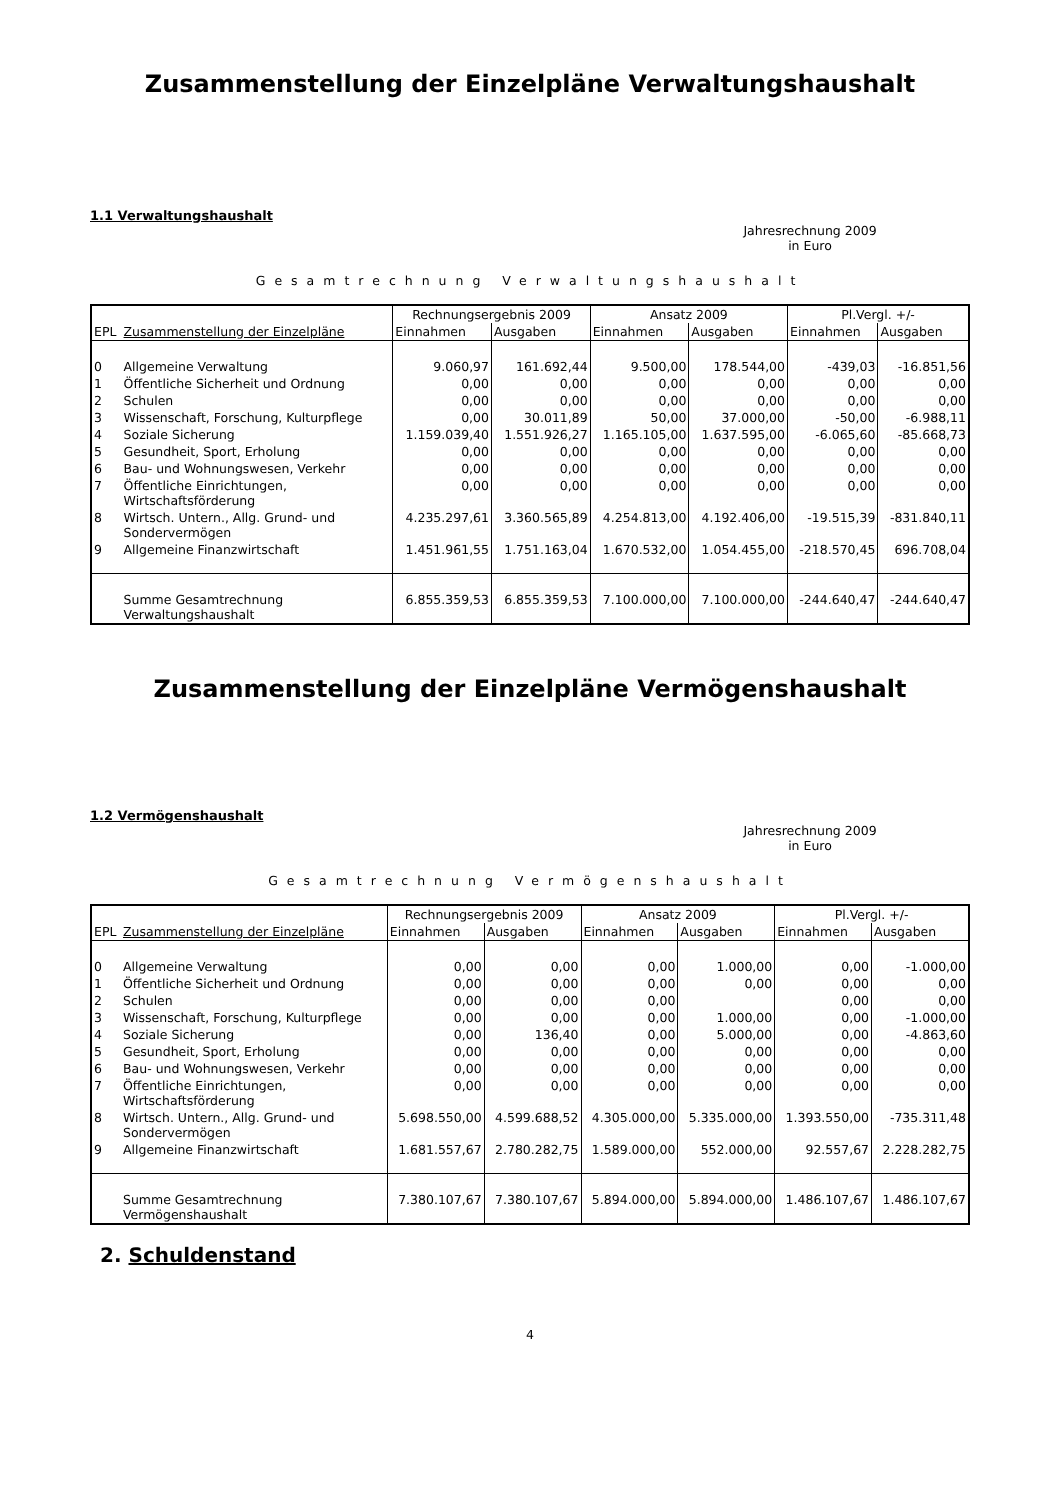Zusammenstellung der Einzelpläne Verwaltungshaushalt
1.1 Verwaltungshaushalt
Jahresrechnung 2009
in Euro
Gesamtrechnung Verwaltungshaushalt
| | | Rechnungsergebnis 2009 | | Ansatz 2009 | | Pl.Vergl. +/- | |
| --- | --- | --- | --- | --- | --- | --- | --- |
| EPL | Zusammenstellung der Einzelpläne | Einnahmen | Ausgaben | Einnahmen | Ausgaben | Einnahmen | Ausgaben |
| 0 | Allgemeine Verwaltung | 9.060,97 | 161.692,44 | 9.500,00 | 178.544,00 | -439,03 | -16.851,56 |
| 1 | Öffentliche Sicherheit und Ordnung | 0,00 | 0,00 | 0,00 | 0,00 | 0,00 | 0,00 |
| 2 | Schulen | 0,00 | 0,00 | 0,00 | 0,00 | 0,00 | 0,00 |
| 3 | Wissenschaft, Forschung, Kulturpflege | 0,00 | 30.011,89 | 50,00 | 37.000,00 | -50,00 | -6.988,11 |
| 4 | Soziale Sicherung | 1.159.039,40 | 1.551.926,27 | 1.165.105,00 | 1.637.595,00 | -6.065,60 | -85.668,73 |
| 5 | Gesundheit, Sport, Erholung | 0,00 | 0,00 | 0,00 | 0,00 | 0,00 | 0,00 |
| 6 | Bau- und Wohnungswesen, Verkehr | 0,00 | 0,00 | 0,00 | 0,00 | 0,00 | 0,00 |
| 7 | Öffentliche Einrichtungen, Wirtschaftsförderung | 0,00 | 0,00 | 0,00 | 0,00 | 0,00 | 0,00 |
| 8 | Wirtsch. Untern., Allg. Grund- und Sondervermögen | 4.235.297,61 | 3.360.565,89 | 4.254.813,00 | 4.192.406,00 | -19.515,39 | -831.840,11 |
| 9 | Allgemeine Finanzwirtschaft | 1.451.961,55 | 1.751.163,04 | 1.670.532,00 | 1.054.455,00 | -218.570,45 | 696.708,04 |
| | Summe Gesamtrechnung Verwaltungshaushalt | 6.855.359,53 | 6.855.359,53 | 7.100.000,00 | 7.100.000,00 | -244.640,47 | -244.640,47 |
Zusammenstellung der Einzelpläne Vermögenshaushalt
1.2 Vermögenshaushalt
Jahresrechnung 2009
in Euro
Gesamtrechnung Vermögenshaushalt
| | | Rechnungsergebnis 2009 | | Ansatz 2009 | | Pl.Vergl. +/- | |
| --- | --- | --- | --- | --- | --- | --- | --- |
| EPL | Zusammenstellung der Einzelpläne | Einnahmen | Ausgaben | Einnahmen | Ausgaben | Einnahmen | Ausgaben |
| 0 | Allgemeine Verwaltung | 0,00 | 0,00 | 0,00 | 1.000,00 | 0,00 | -1.000,00 |
| 1 | Öffentliche Sicherheit und Ordnung | 0,00 | 0,00 | 0,00 | 0,00 | 0,00 | 0,00 |
| 2 | Schulen | 0,00 | 0,00 | 0,00 | | 0,00 | 0,00 |
| 3 | Wissenschaft, Forschung, Kulturpflege | 0,00 | 0,00 | 0,00 | 1.000,00 | 0,00 | -1.000,00 |
| 4 | Soziale Sicherung | 0,00 | 136,40 | 0,00 | 5.000,00 | 0,00 | -4.863,60 |
| 5 | Gesundheit, Sport, Erholung | 0,00 | 0,00 | 0,00 | 0,00 | 0,00 | 0,00 |
| 6 | Bau- und Wohnungswesen, Verkehr | 0,00 | 0,00 | 0,00 | 0,00 | 0,00 | 0,00 |
| 7 | Öffentliche Einrichtungen, Wirtschaftsförderung | 0,00 | 0,00 | 0,00 | 0,00 | 0,00 | 0,00 |
| 8 | Wirtsch. Untern., Allg. Grund- und Sondervermögen | 5.698.550,00 | 4.599.688,52 | 4.305.000,00 | 5.335.000,00 | 1.393.550,00 | -735.311,48 |
| 9 | Allgemeine Finanzwirtschaft | 1.681.557,67 | 2.780.282,75 | 1.589.000,00 | 552.000,00 | 92.557,67 | 2.228.282,75 |
| | Summe Gesamtrechnung Vermögenshaushalt | 7.380.107,67 | 7.380.107,67 | 5.894.000,00 | 5.894.000,00 | 1.486.107,67 | 1.486.107,67 |
2. Schuldenstand
4